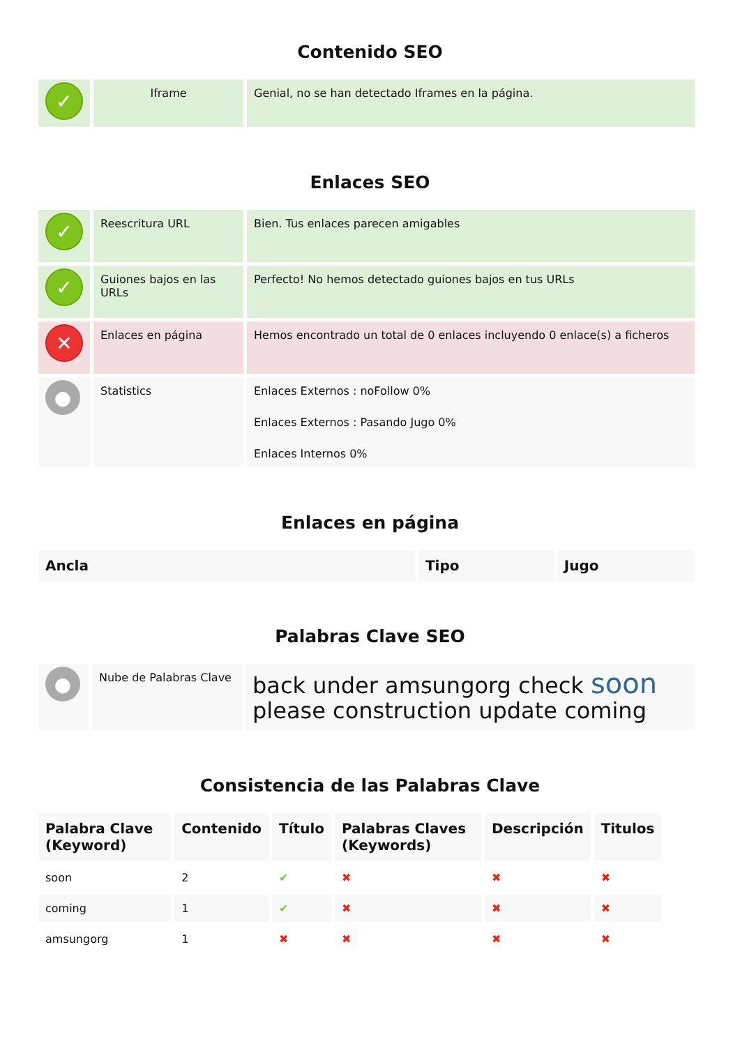Contenido SEO
| ✓ | Iframe | Genial, no se han detectado Iframes en la página. |
Enlaces SEO
| ✓ | Reescritura URL | Bien. Tus enlaces parecen amigables |
| ✓ | Guiones bajos en las URLs | Perfecto! No hemos detectado guiones bajos en tus URLs |
| ✕ | Enlaces en página | Hemos encontrado un total de 0 enlaces incluyendo 0 enlace(s) a ficheros |
| ● | Statistics | Enlaces Externos : noFollow 0% Enlaces Externos : Pasando Jugo 0% Enlaces Internos 0% |
Enlaces en página
| Ancla | Tipo | Jugo |
| --- | --- | --- |
Palabras Clave SEO
| ● | Nube de Palabras Clave | back under amsungorg check soon please construction update coming |
Consistencia de las Palabras Clave
| Palabra Clave (Keyword) | Contenido | Título | Palabras Claves (Keywords) | Descripción | Titulos |
| --- | --- | --- | --- | --- | --- |
| soon | 2 | ✔ | ✖ | ✖ | ✖ |
| coming | 1 | ✔ | ✖ | ✖ | ✖ |
| amsungorg | 1 | ✖ | ✖ | ✖ | ✖ |